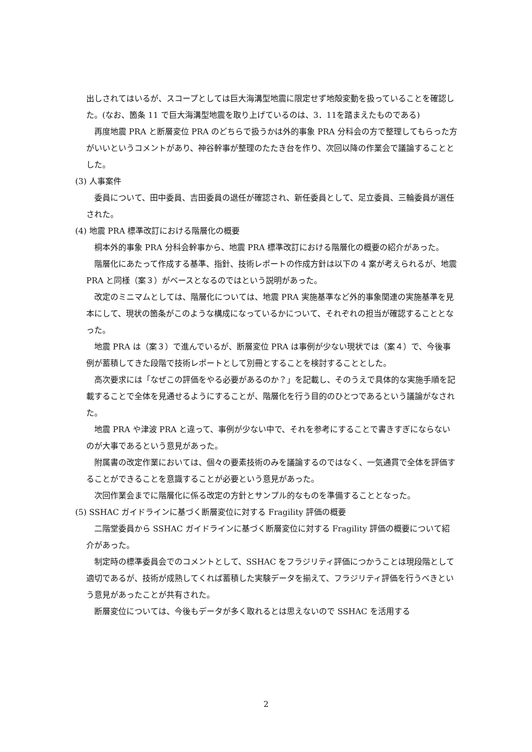出しされてはいるが、スコープとしては巨大海溝型地震に限定せず地殻変動を扱っていることを確認した。(なお、箇条 11 で巨大海溝型地震を取り上げているのは、3．11を踏まえたものである)
再度地震 PRA と断層変位 PRA のどちらで扱うかは外的事象 PRA 分科会の方で整理してもらった方がいいというコメントがあり、神谷幹事が整理のたたき台を作り、次回以降の作業会で議論することとした。
(3) 人事案件
委員について、田中委員、吉田委員の退任が確認され、新任委員として、足立委員、三輪委員が選任された。
(4) 地震 PRA 標準改訂における階層化の概要
桐本外的事象 PRA 分科会幹事から、地震 PRA 標準改訂における階層化の概要の紹介があった。
階層化にあたって作成する基準、指針、技術レポートの作成方針は以下の 4 案が考えられるが、地震 PRA と同様（案３）がベースとなるのではという説明があった。
改定のミニマムとしては、階層化については、地震 PRA 実施基準など外的事象関連の実施基準を見本にして、現状の箇条がこのような構成になっているかについて、それぞれの担当が確認することとなった。
地震 PRA は（案３）で進んでいるが、断層変位 PRA は事例が少ない現状では（案４）で、今後事例が蓄積してきた段階で技術レポートとして別冊とすることを検討することとした。
高次要求には「なぜこの評価をやる必要があるのか？」を記載し、そのうえで具体的な実施手順を記載することで全体を見通せるようにすることが、階層化を行う目的のひとつであるという議論がなされた。
地震 PRA や津波 PRA と違って、事例が少ない中で、それを参考にすることで書きすぎにならないのが大事であるという意見があった。
附属書の改定作業においては、個々の要素技術のみを議論するのではなく、一気通貫で全体を評価することができることを意識することが必要という意見があった。
次回作業会までに階層化に係る改定の方針とサンプル的なものを準備することとなった。
(5) SSHAC ガイドラインに基づく断層変位に対する Fragility 評価の概要
二階堂委員から SSHAC ガイドラインに基づく断層変位に対する Fragility 評価の概要について紹介があった。
制定時の標準委員会でのコメントとして、SSHAC をフラジリティ評価につかうことは現段階として適切であるが、技術が成熟してくれば蓄積した実験データを揃えて、フラジリティ評価を行うべきという意見があったことが共有された。
断層変位については、今後もデータが多く取れるとは思えないので SSHAC を活用する
2